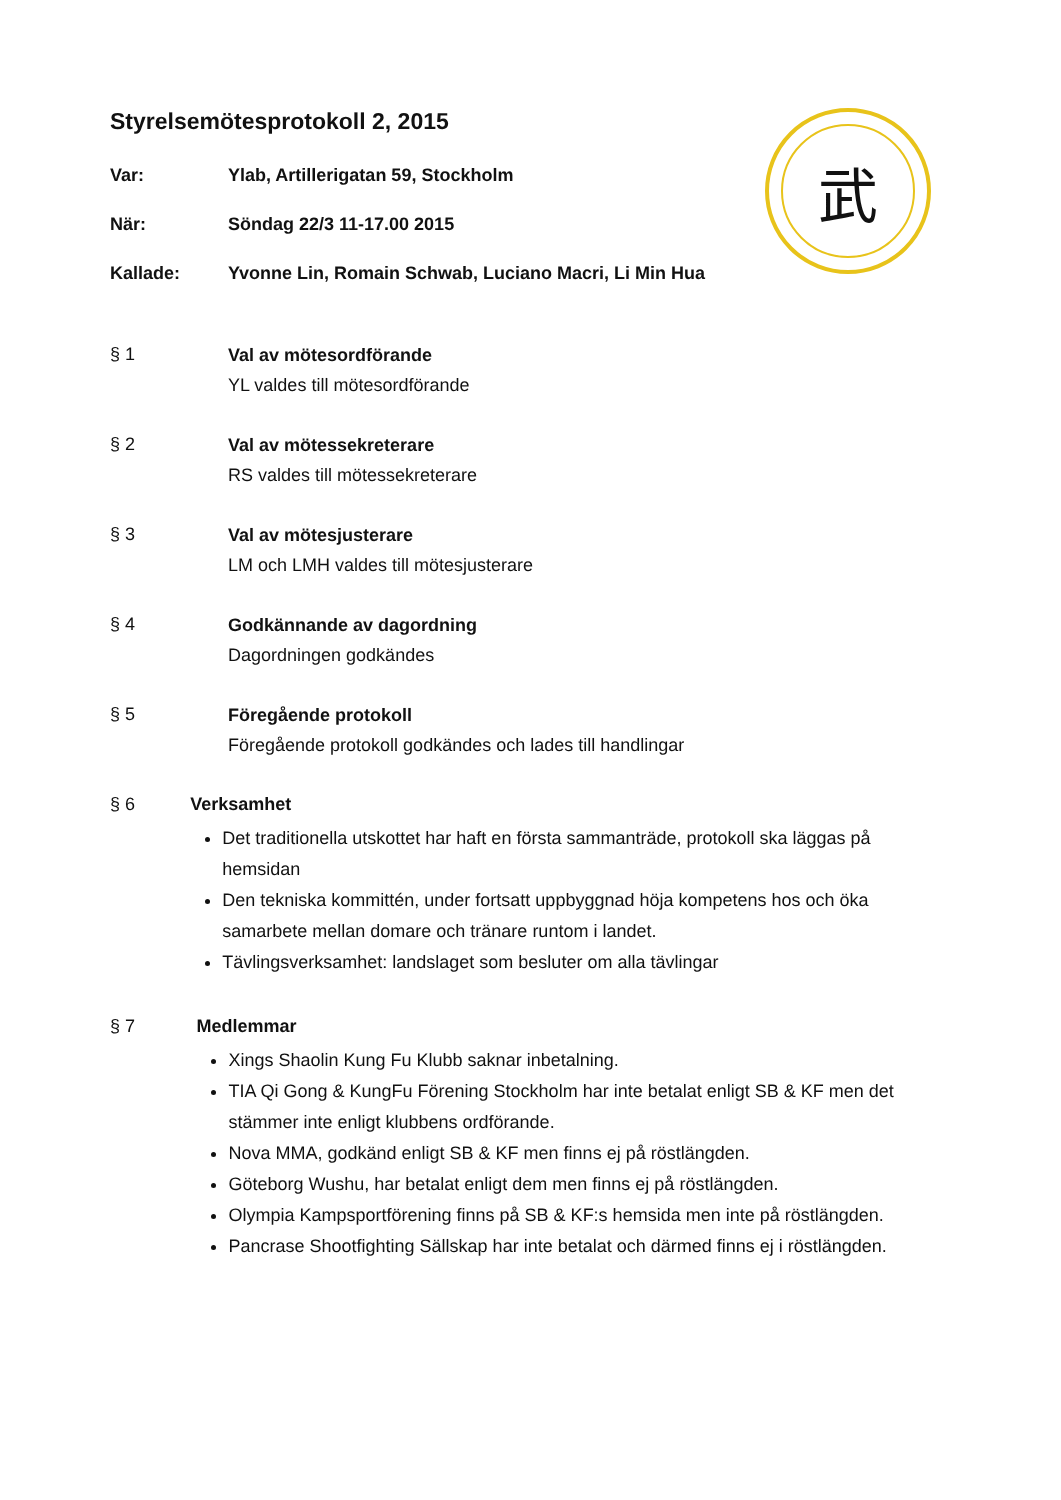武
Styrelsemötesprotokoll 2, 2015
Var: Ylab, Artillerigatan 59, Stockholm
När: Söndag 22/3 11-17.00 2015
Kallade: Yvonne Lin, Romain Schwab, Luciano Macri, Li Min Hua
§ 1
Val av mötesordförande
YL valdes till mötesordförande
§ 2
Val av mötessekreterare
RS valdes till mötessekreterare
§ 3
Val av mötesjusterare
LM och LMH valdes till mötesjusterare
§ 4
Godkännande av dagordning
Dagordningen godkändes
§ 5
Föregående protokoll
Föregående protokoll godkändes och lades till handlingar
§ 6 Verksamhet
Det traditionella utskottet har haft en första sammanträde, protokoll ska läggas på hemsidan
Den tekniska kommittén, under fortsatt uppbyggnad höja kompetens hos och öka samarbete mellan domare och tränare runtom i landet.
Tävlingsverksamhet: landslaget som besluter om alla tävlingar
§ 7 Medlemmar
Xings Shaolin Kung Fu Klubb saknar inbetalning.
TIA Qi Gong & KungFu Förening Stockholm har inte betalat enligt SB & KF men det stämmer inte enligt klubbens ordförande.
Nova MMA, godkänd enligt SB & KF men finns ej på röstlängden.
Göteborg Wushu, har betalat enligt dem men finns ej på röstlängden.
Olympia Kampsportförening finns på SB & KF:s hemsida men inte på röstlängden.
Pancrase Shootfighting Sällskap har inte betalat och därmed finns ej i röstlängden.